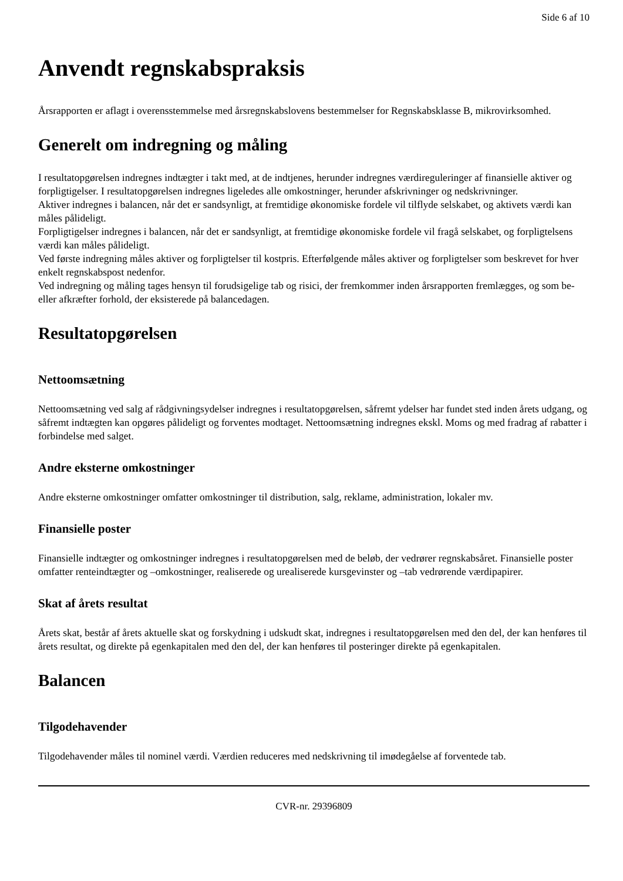Side 6 af 10
Anvendt regnskabspraksis
Årsrapporten er aflagt i overensstemmelse med årsregnskabslovens bestemmelser for Regnskabsklasse B, mikrovirksomhed.
Generelt om indregning og måling
I resultatopgørelsen indregnes indtægter i takt med, at de indtjenes, herunder indregnes værdireguleringer af finansielle aktiver og forpligtigelser. I resultatopgørelsen indregnes ligeledes alle omkostninger, herunder afskrivninger og nedskrivninger.
Aktiver indregnes i balancen, når det er sandsynligt, at fremtidige økonomiske fordele vil tilflyde selskabet, og aktivets værdi kan måles pålideligt.
Forpligtigelser indregnes i balancen, når det er sandsynligt, at fremtidige økonomiske fordele vil fragå selskabet, og forpligtelsens værdi kan måles pålideligt.
Ved første indregning måles aktiver og forpligtelser til kostpris. Efterfølgende måles aktiver og forpligtelser som beskrevet for hver enkelt regnskabspost nedenfor.
Ved indregning og måling tages hensyn til forudsigelige tab og risici, der fremkommer inden årsrapporten fremlægges, og som be- eller afkræfter forhold, der eksisterede på balancedagen.
Resultatopgørelsen
Nettoomsætning
Nettoomsætning ved salg af rådgivningsydelser indregnes i resultatopgørelsen, såfremt ydelser har fundet sted inden årets udgang, og såfremt indtægten kan opgøres pålideligt og forventes modtaget. Nettoomsætning indregnes ekskl. Moms og med fradrag af rabatter i forbindelse med salget.
Andre eksterne omkostninger
Andre eksterne omkostninger omfatter omkostninger til distribution, salg, reklame, administration, lokaler mv.
Finansielle poster
Finansielle indtægter og omkostninger indregnes i resultatopgørelsen med de beløb, der vedrører regnskabsåret. Finansielle poster omfatter renteindtægter og –omkostninger, realiserede og urealiserede kursgevinster og –tab vedrørende værdipapirer.
Skat af årets resultat
Årets skat, består af årets aktuelle skat og forskydning i udskudt skat, indregnes i resultatopgørelsen med den del, der kan henføres til årets resultat, og direkte på egenkapitalen med den del, der kan henføres til posteringer direkte på egenkapitalen.
Balancen
Tilgodehavender
Tilgodehavender måles til nominel værdi. Værdien reduceres med nedskrivning til imødegåelse af forventede tab.
CVR-nr. 29396809